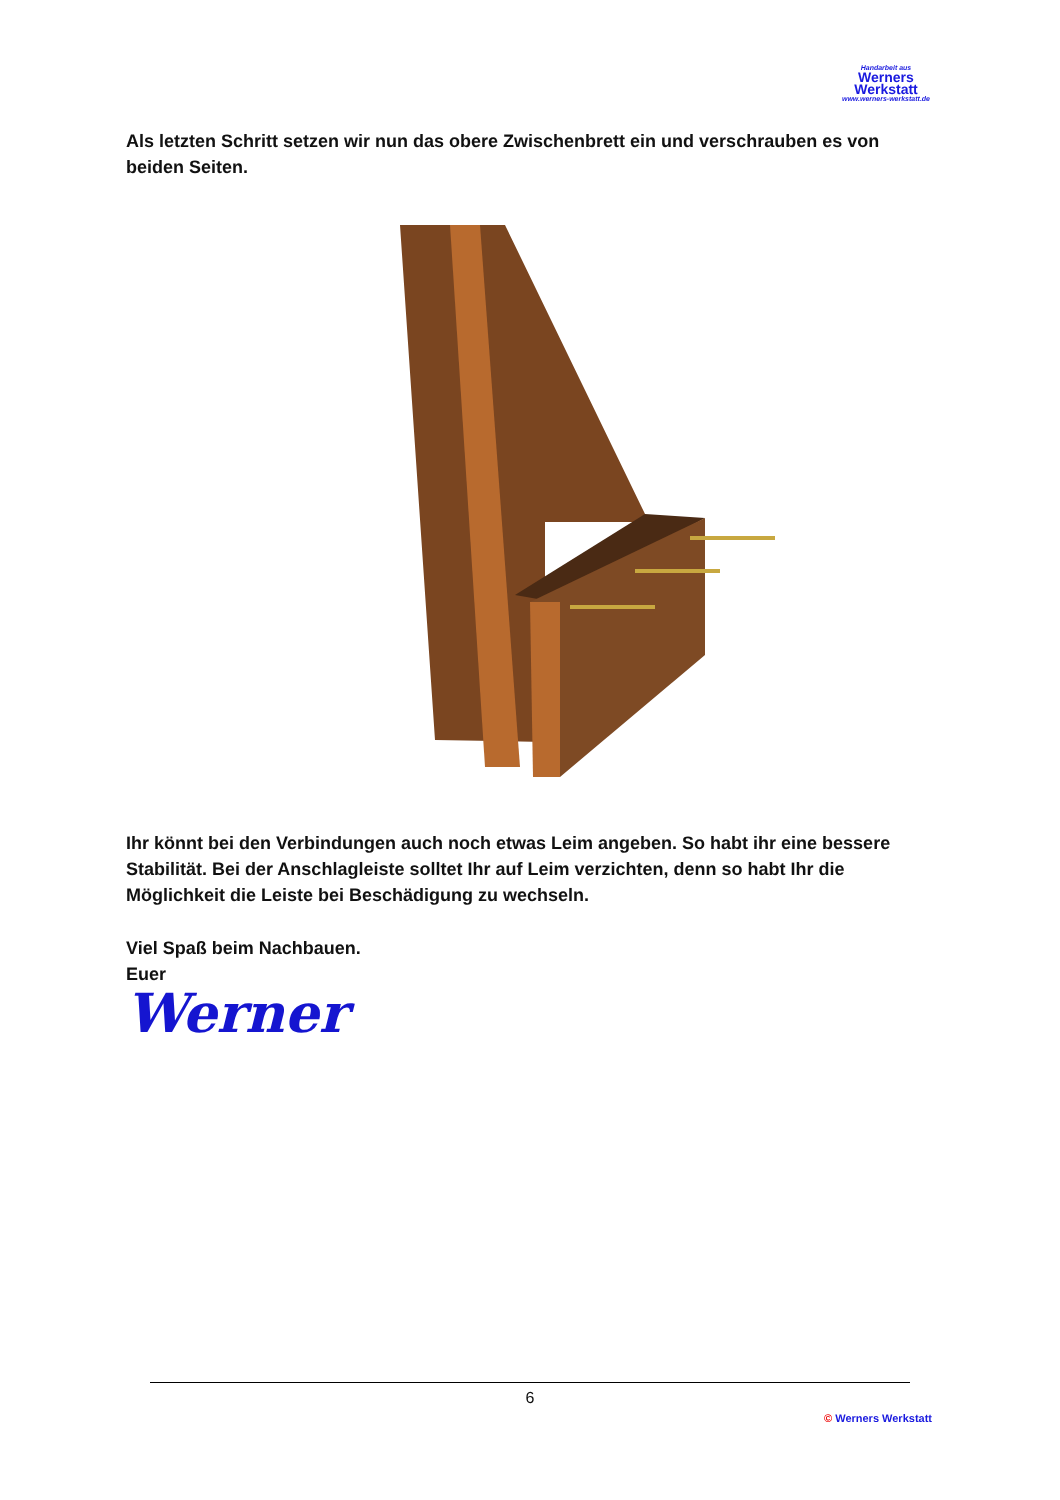Handarbeit aus
Werners
Werkstatt
www.werners-werkstatt.de
Als letzten Schritt setzen wir nun das obere Zwischenbrett ein und verschrauben es von beiden Seiten.
Ihr könnt bei den Verbindungen auch noch etwas Leim angeben. So habt ihr eine bessere Stabilität. Bei der Anschlagleiste solltet Ihr auf Leim verzichten, denn so habt Ihr die Möglichkeit die Leiste bei Beschädigung zu wechseln.
Viel Spaß beim Nachbauen.
Euer
Werner
6
© Werners Werkstatt